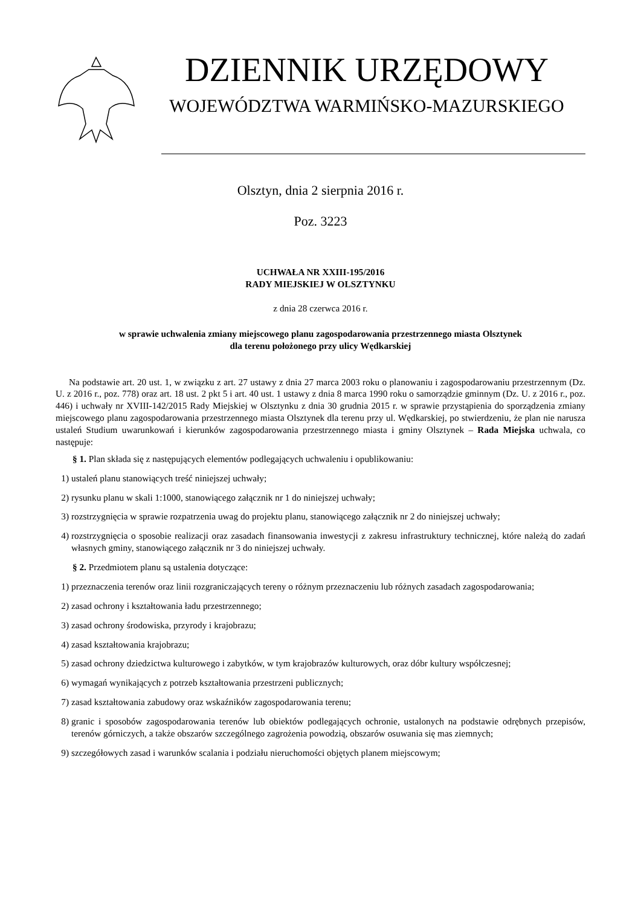DZIENNIK URZĘDOWY
WOJEWÓDZTWA WARMIŃSKO-MAZURSKIEGO
Olsztyn, dnia 2 sierpnia 2016 r.
Poz. 3223
UCHWAŁA NR XXIII-195/2016
RADY MIEJSKIEJ W OLSZTYNKU
z dnia 28 czerwca 2016 r.
w sprawie uchwalenia zmiany miejscowego planu zagospodarowania przestrzennego miasta Olsztynek
dla terenu położonego przy ulicy Wędkarskiej
Na podstawie art. 20 ust. 1, w związku z art. 27 ustawy z dnia 27 marca 2003 roku o planowaniu i zagospodarowaniu przestrzennym (Dz. U. z 2016 r., poz. 778) oraz art. 18 ust. 2 pkt 5 i art. 40 ust. 1 ustawy z dnia 8 marca 1990 roku o samorządzie gminnym (Dz. U. z 2016 r., poz. 446) i uchwały nr XVIII-142/2015 Rady Miejskiej w Olsztynku z dnia 30 grudnia 2015 r. w sprawie przystąpienia do sporządzenia zmiany miejscowego planu zagospodarowania przestrzennego miasta Olsztynek dla terenu przy ul. Wędkarskiej, po stwierdzeniu, że plan nie narusza ustaleń Studium uwarunkowań i kierunków zagospodarowania przestrzennego miasta i gminy Olsztynek – Rada Miejska uchwala, co następuje:
§ 1. Plan składa się z następujących elementów podlegających uchwaleniu i opublikowaniu:
1) ustaleń planu stanowiących treść niniejszej uchwały;
2) rysunku planu w skali 1:1000, stanowiącego załącznik nr 1 do niniejszej uchwały;
3) rozstrzygnięcia w sprawie rozpatrzenia uwag do projektu planu, stanowiącego załącznik nr 2 do niniejszej uchwały;
4) rozstrzygnięcia o sposobie realizacji oraz zasadach finansowania inwestycji z zakresu infrastruktury technicznej, które należą do zadań własnych gminy, stanowiącego załącznik nr 3 do niniejszej uchwały.
§ 2. Przedmiotem planu są ustalenia dotyczące:
1) przeznaczenia terenów oraz linii rozgraniczających tereny o różnym przeznaczeniu lub różnych zasadach zagospodarowania;
2) zasad ochrony i kształtowania ładu przestrzennego;
3) zasad ochrony środowiska, przyrody i krajobrazu;
4) zasad kształtowania krajobrazu;
5) zasad ochrony dziedzictwa kulturowego i zabytków, w tym krajobrazów kulturowych, oraz dóbr kultury współczesnej;
6) wymagań wynikających z potrzeb kształtowania przestrzeni publicznych;
7) zasad kształtowania zabudowy oraz wskaźników zagospodarowania terenu;
8) granic i sposobów zagospodarowania terenów lub obiektów podlegających ochronie, ustalonych na podstawie odrębnych przepisów, terenów górniczych, a także obszarów szczególnego zagrożenia powodzią, obszarów osuwania się mas ziemnych;
9) szczegółowych zasad i warunków scalania i podziału nieruchomości objętych planem miejscowym;